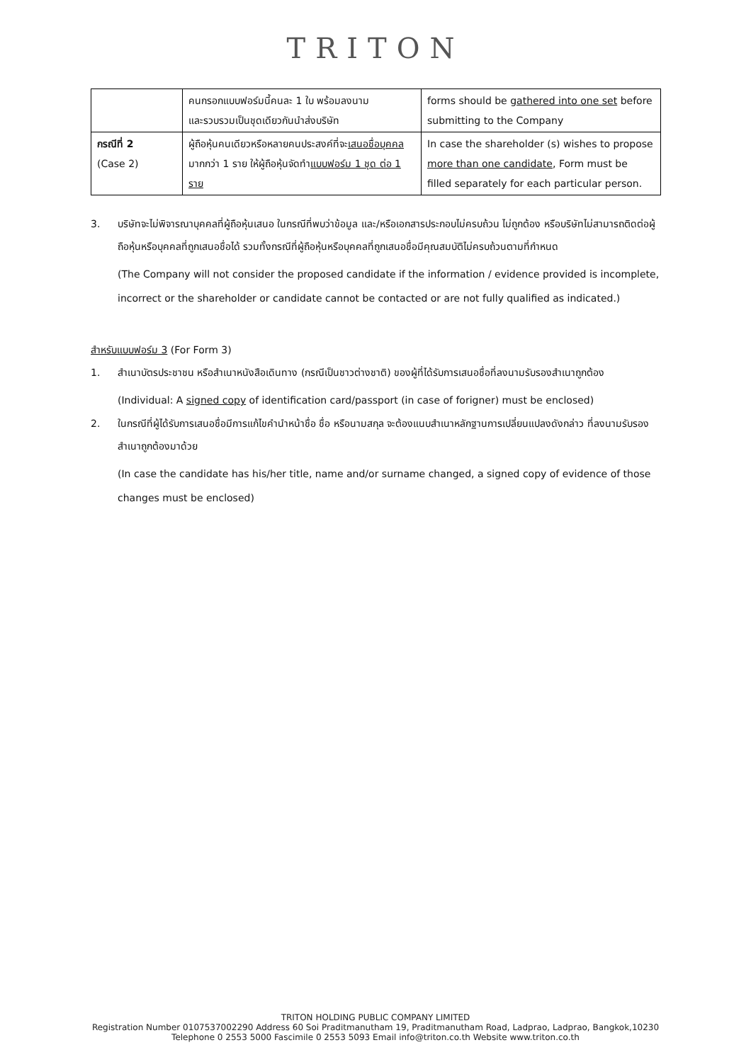TRITON
| | คนกรอกแบบฟอร์มนี้คนละ 1 ใบ พร้อมลงนาม และรวบรวมเป็นชุดเดียวกันนำส่งบริษัท | forms should be gathered into one set before submitting to the Company |
| กรณีที่ 2 (Case 2) | ผู้ถือหุ้นคนเดียวหรือหลายคนประสงค์ที่จะ เสนอชื่อบุคคล มากกว่า 1 ราย ให้ผู้ถือหุ้นจัดทำ แบบฟอร์ม 1 ชุด ต่อ 1 ราย | In case the shareholder (s) wishes to propose more than one candidate , Form must be filled separately for each particular person. |
3. บริษัทจะไม่พิจารณาบุคคลที่ผู้ถือหุ้นเสนอ ในกรณีที่พบว่าข้อมูล และ/หรือเอกสารประกอบไม่ครบถ้วน ไม่ถูกต้อง หรือบริษัทไม่สามารถติดต่อผู้ถือหุ้นหรือบุคคลที่ถูกเสนอชื่อได้ รวมทั้งกรณีที่ผู้ถือหุ้นหรือบุคคลที่ถูกเสนอชื่อมีคุณสมบัติไม่ครบถ้วนตามที่กำหนด
(The Company will not consider the proposed candidate if the information / evidence provided is incomplete, incorrect or the shareholder or candidate cannot be contacted or are not fully qualified as indicated.)
สำหรับแบบฟอร์ม 3 (For Form 3)
1. สำเนาบัตรประชาชน หรือสำเนาหนังสือเดินทาง (กรณีเป็นชาวต่างชาติ) ของผู้ที่ได้รับการเสนอชื่อที่ลงนามรับรองสำเนาถูกต้อง
(Individual: A signed copy of identification card/passport (in case of forigner) must be enclosed)
2. ในกรณีที่ผู้ได้รับการเสนอชื่อมีการแก้ไขคำนำหน้าชื่อ ชื่อ หรือนามสกุล จะต้องแนบสำเนาหลักฐานการเปลี่ยนแปลงดังกล่าว ที่ลงนามรับรองสำเนาถูกต้องมาด้วย
(In case the candidate has his/her title, name and/or surname changed, a signed copy of evidence of those changes must be enclosed)
TRITON HOLDING PUBLIC COMPANY LIMITED
Registration Number 0107537002290 Address 60 Soi Praditmanutham 19, Praditmanutham Road, Ladprao, Ladprao, Bangkok,10230
Telephone 0 2553 5000 Fascimile 0 2553 5093 Email info@triton.co.th Website www.triton.co.th